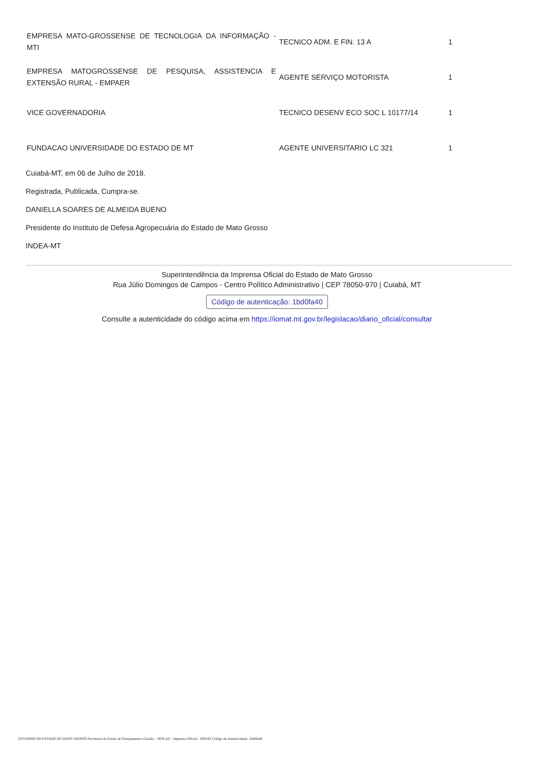| EMPRESA MATO-GROSSENSE DE TECNOLOGIA DA INFORMAÇÃO - MTI | TECNICO ADM. E FIN. 13 A | 1 |
| EMPRESA MATOGROSSENSE DE PESQUISA, ASSISTENCIA E EXTENSÃO RURAL - EMPAER | AGENTE SERVIÇO MOTORISTA | 1 |
| VICE GOVERNADORIA | TECNICO DESENV ECO SOC L 10177/14 | 1 |
| FUNDACAO UNIVERSIDADE DO ESTADO DE MT | AGENTE UNIVERSITARIO LC 321 | 1 |
Cuiabá-MT, em 06 de Julho de 2018.
Registrada, Publicada, Cumpra-se.
DANIELLA SOARES DE ALMEIDA BUENO
Presidente do Instituto de Defesa Agropecuária do Estado de Mato Grosso
INDEA-MT
Superintendência da Imprensa Oficial do Estado de Mato Grosso
Rua Júlio Domingos de Campos - Centro Político Administrativo | CEP 78050-970 | Cuiabá, MT
Código de autenticação: 1bd0fa40
Consulte a autenticidade do código acima em https://iomat.mt.gov.br/legislacao/diario_oficial/consultar
GOVERNO DO ESTADO DE MATO GROSSO Secretaria de Estado de Planejamento e Gestão - SEPLAG - Imprensa Oficial - IOMAT Código de Autenticidade: 1bd0fa40